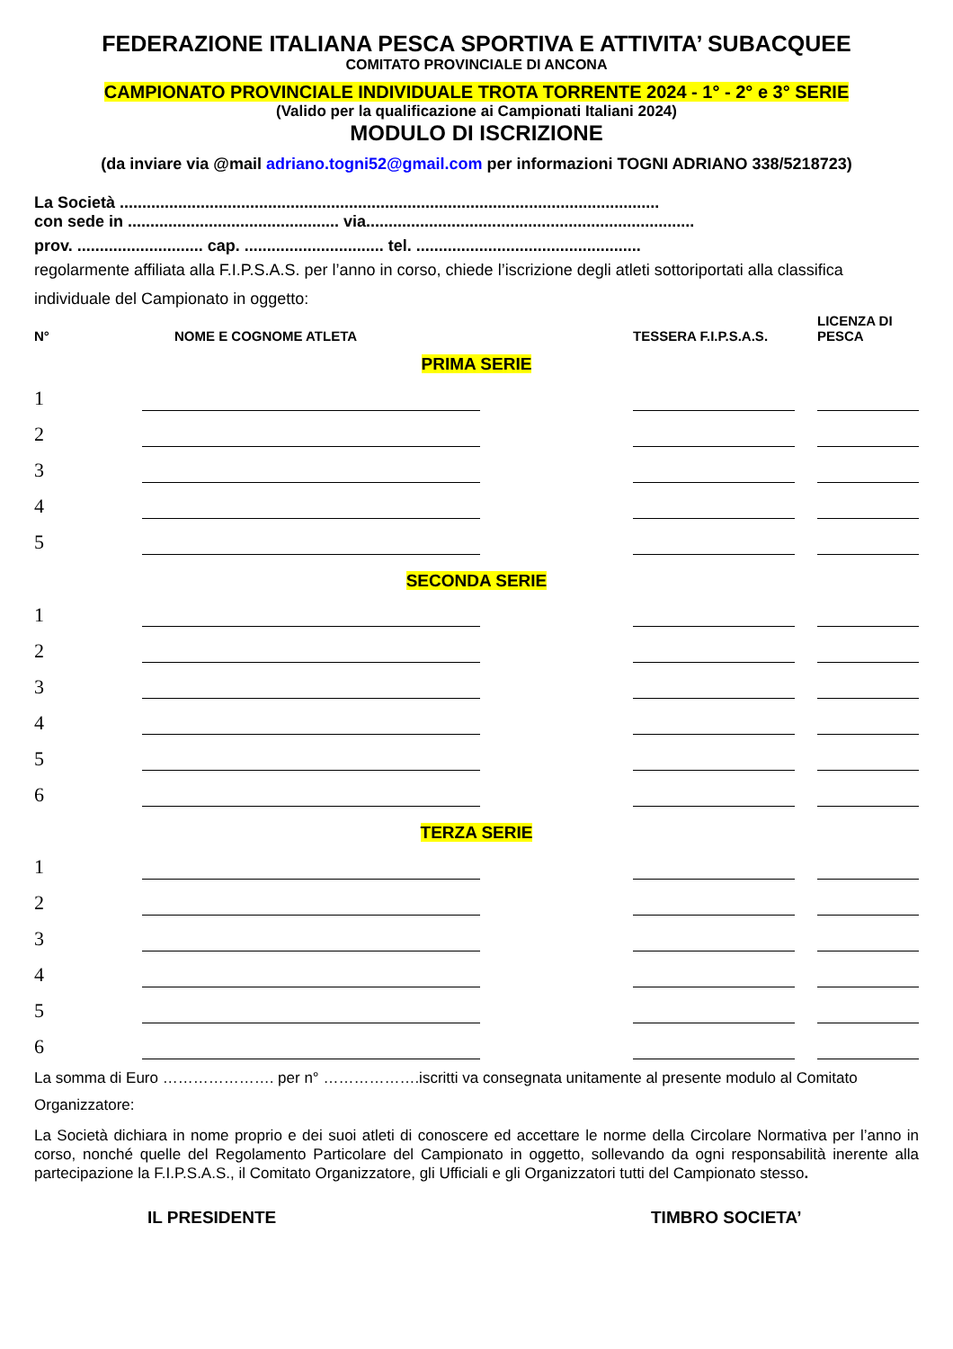FEDERAZIONE ITALIANA PESCA SPORTIVA E ATTIVITA’ SUBACQUEE
COMITATO PROVINCIALE DI ANCONA
CAMPIONATO PROVINCIALE INDIVIDUALE TROTA TORRENTE 2024 - 1° - 2° e 3° SERIE
(Valido per la qualificazione ai Campionati Italiani 2024)
MODULO DI ISCRIZIONE
(da inviare via @mail adriano.togni52@gmail.com per informazioni TOGNI ADRIANO 338/5218723)
La Società ........................................................................................................................
con sede in ............................................... via.........................................................................
prov. ............................ cap. ............................... tel. ..................................................
regolarmente affiliata alla F.I.P.S.A.S. per l’anno in corso, chiede l’iscrizione degli atleti sottoriportati alla classifica individuale del Campionato in oggetto:
| N° | NOME E COGNOME ATLETA | | TESSERA F.I.P.S.A.S. | | LICENZA DI PESCA |
| --- | --- | --- | --- | --- | --- |
| PRIMA SERIE | | | | | |
| 1 | | | | | |
| 2 | | | | | |
| 3 | | | | | |
| 4 | | | | | |
| 5 | | | | | |
| SECONDA SERIE | | | | | |
| 1 | | | | | |
| 2 | | | | | |
| 3 | | | | | |
| 4 | | | | | |
| 5 | | | | | |
| 6 | | | | | |
| TERZA SERIE | | | | | |
| 1 | | | | | |
| 2 | | | | | |
| 3 | | | | | |
| 4 | | | | | |
| 5 | | | | | |
| 6 | | | | | |
La somma di Euro …………………. per n° ……………….iscritti va consegnata unitamente al presente modulo al Comitato Organizzatore:
La Società dichiara in nome proprio e dei suoi atleti di conoscere ed accettare le norme della Circolare Normativa per l’anno in corso, nonché quelle del Regolamento Particolare del Campionato in oggetto, sollevando da ogni responsabilità inerente alla partecipazione la F.I.P.S.A.S., il Comitato Organizzatore, gli Ufficiali e gli Organizzatori tutti del Campionato stesso.
IL PRESIDENTE TIMBRO SOCIETA’